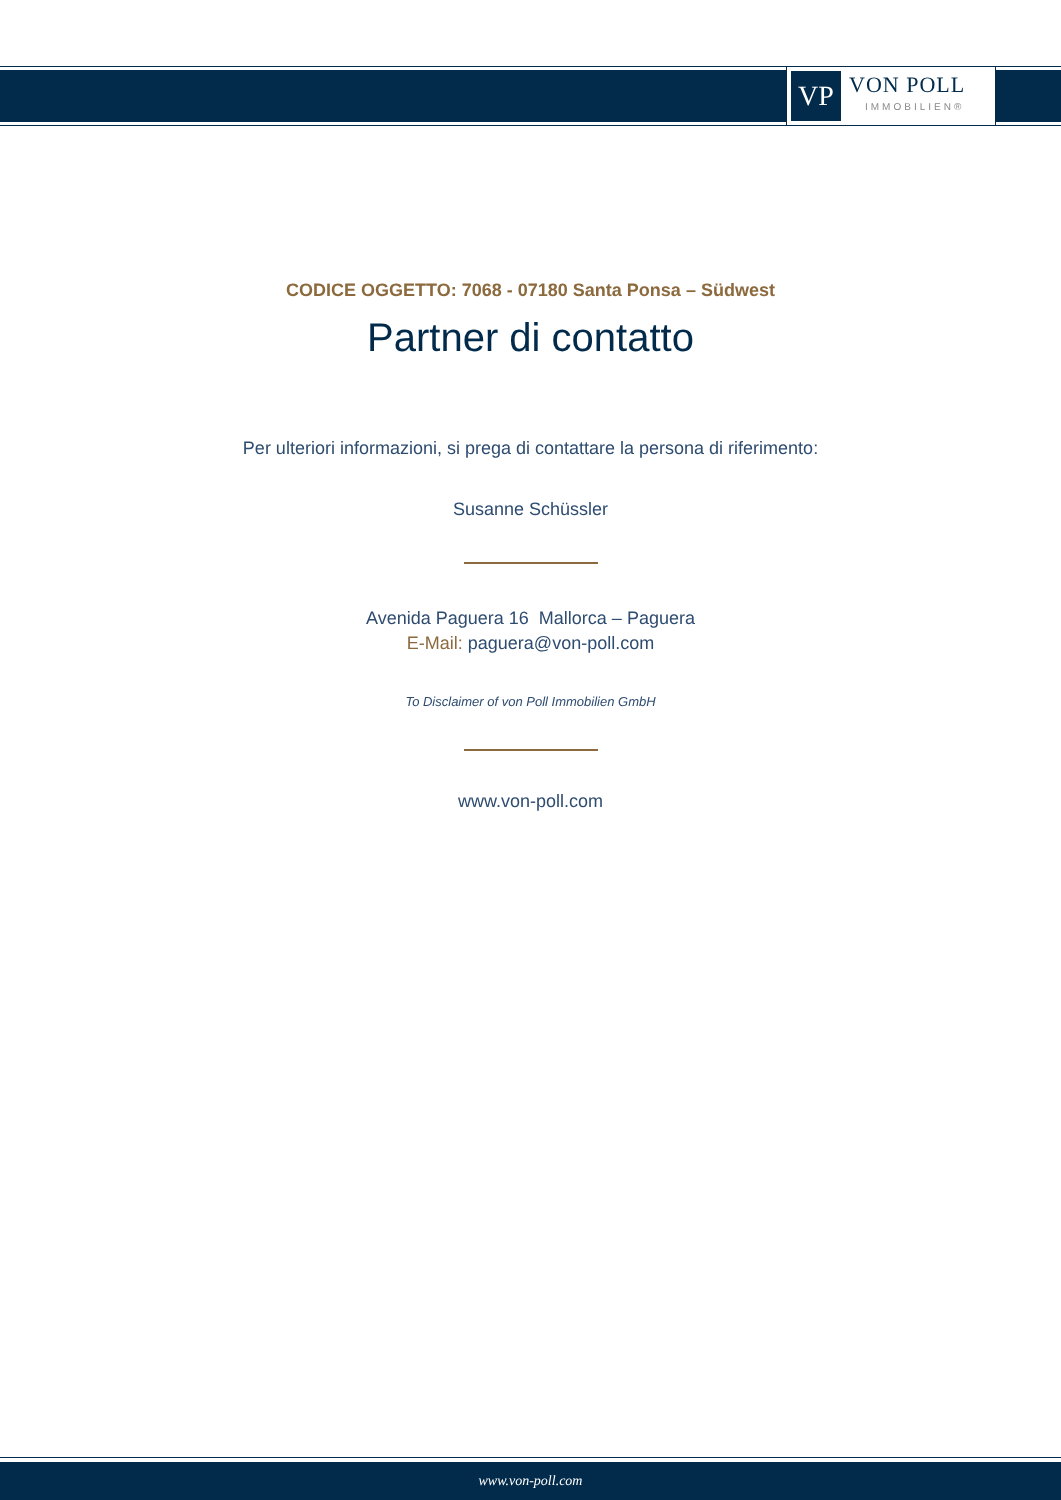VP
VON POLL
IMMOBILIEN®
CODICE OGGETTO: 7068 - 07180 Santa Ponsa – Südwest
Partner di contatto
Per ulteriori informazioni, si prega di contattare la persona di riferimento:
Susanne Schüssler
Avenida Paguera 16 Mallorca – Paguera
E-Mail: paguera@von-poll.com
To Disclaimer of von Poll Immobilien GmbH
www.von-poll.com
www.von-poll.com